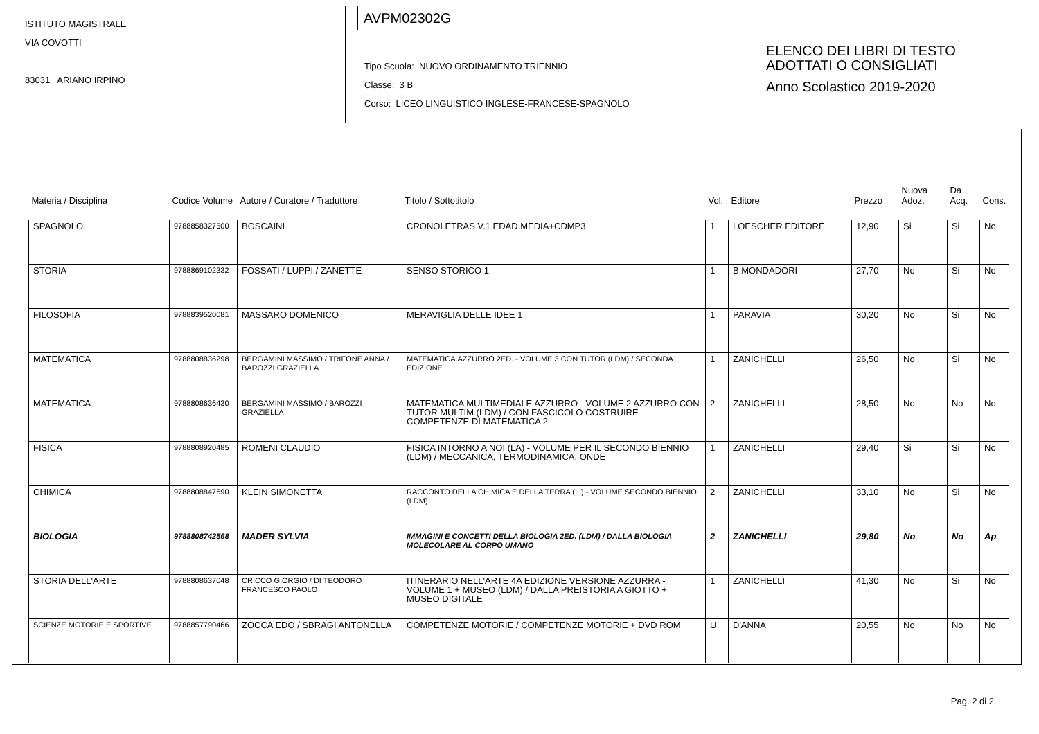ISTITUTO MAGISTRALE
VIA COVOTTI
83031 ARIANO IRPINO
AVPM02302G
Tipo Scuola: NUOVO ORDINAMENTO TRIENNIO
Classe: 3 B
Corso: LICEO LINGUISTICO INGLESE-FRANCESE-SPAGNOLO
ELENCO DEI LIBRI DI TESTO
ADOTTATI O CONSIGLIATI
Anno Scolastico 2019-2020
| Materia / Disciplina | Codice Volume | Autore / Curatore / Traduttore | Titolo / Sottotitolo | Vol. | Editore | Prezzo | Nuova Adoz. | Da Acq. | Cons. |
| --- | --- | --- | --- | --- | --- | --- | --- | --- | --- |
| SPAGNOLO | 9788858327500 | BOSCAINI | CRONOLETRAS V.1 EDAD MEDIA+CDMP3 | 1 | LOESCHER EDITORE | 12,90 | Si | Si | No |
| STORIA | 9788869102332 | FOSSATI / LUPPI / ZANETTE | SENSO STORICO 1 | 1 | B.MONDADORI | 27,70 | No | Si | No |
| FILOSOFIA | 9788839520081 | MASSARO DOMENICO | MERAVIGLIA DELLE IDEE 1 | 1 | PARAVIA | 30,20 | No | Si | No |
| MATEMATICA | 9788808836298 | BERGAMINI MASSIMO / TRIFONE ANNA / BAROZZI GRAZIELLA | MATEMATICA.AZZURRO 2ED. - VOLUME 3 CON TUTOR (LDM) / SECONDA EDIZIONE | 1 | ZANICHELLI | 26,50 | No | Si | No |
| MATEMATICA | 9788808636430 | BERGAMINI MASSIMO / BAROZZI GRAZIELLA | MATEMATICA MULTIMEDIALE AZZURRO - VOLUME 2 AZZURRO CON TUTOR MULTIM (LDM) / CON FASCICOLO COSTRUIRE COMPETENZE DI MATEMATICA 2 | 2 | ZANICHELLI | 28,50 | No | No | No |
| FISICA | 9788808920485 | ROMENI CLAUDIO | FISICA INTORNO A NOI (LA) - VOLUME PER IL SECONDO BIENNIO (LDM) / MECCANICA, TERMODINAMICA, ONDE | 1 | ZANICHELLI | 29,40 | Si | Si | No |
| CHIMICA | 9788808847690 | KLEIN SIMONETTA | RACCONTO DELLA CHIMICA E DELLA TERRA (IL) - VOLUME SECONDO BIENNIO (LDM) | 2 | ZANICHELLI | 33,10 | No | Si | No |
| BIOLOGIA | 9788808742568 | MADER SYLVIA | IMMAGINI E CONCETTI DELLA BIOLOGIA 2ED. (LDM) / DALLA BIOLOGIA MOLECOLARE AL CORPO UMANO | 2 | ZANICHELLI | 29,80 | No | No | Ap |
| STORIA DELL'ARTE | 9788808637048 | CRICCO GIORGIO / DI TEODORO FRANCESCO PAOLO | ITINERARIO NELL'ARTE 4A EDIZIONE VERSIONE AZZURRA - VOLUME 1 + MUSEO (LDM) / DALLA PREISTORIA A GIOTTO + MUSEO DIGITALE | 1 | ZANICHELLI | 41,30 | No | Si | No |
| SCIENZE MOTORIE E SPORTIVE | 9788857790466 | ZOCCA EDO / SBRAGI ANTONELLA | COMPETENZE MOTORIE / COMPETENZE MOTORIE + DVD ROM | U | D'ANNA | 20,55 | No | No | No |
Pag. 2 di 2